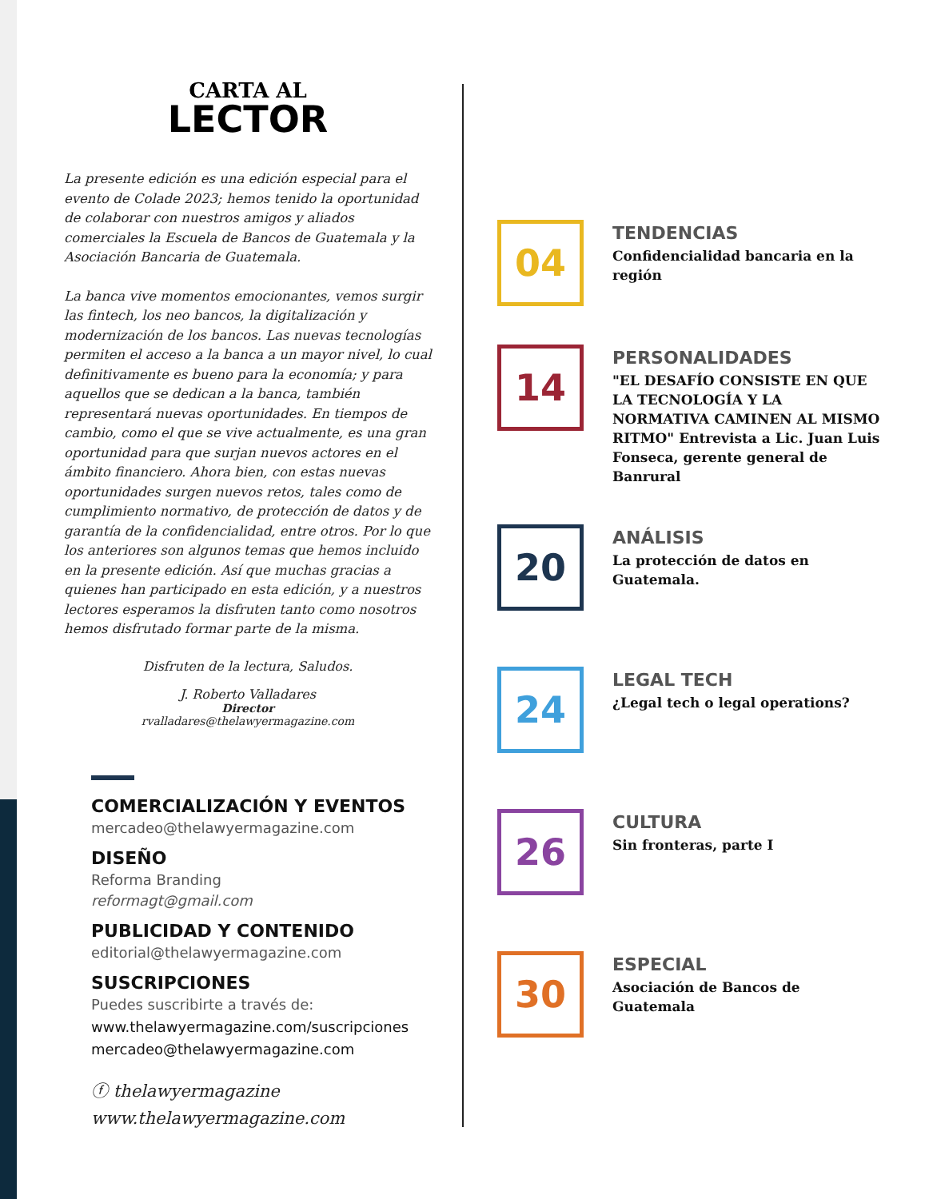CARTA AL
LECTOR
La presente edición es una edición especial para el evento de Colade 2023; hemos tenido la oportunidad de colaborar con nuestros amigos y aliados comerciales la Escuela de Bancos de Guatemala y la Asociación Bancaria de Guatemala.
La banca vive momentos emocionantes, vemos surgir las fintech, los neo bancos, la digitalización y modernización de los bancos. Las nuevas tecnologías permiten el acceso a la banca a un mayor nivel, lo cual definitivamente es bueno para la economía; y para aquellos que se dedican a la banca, también representará nuevas oportunidades. En tiempos de cambio, como el que se vive actualmente, es una gran oportunidad para que surjan nuevos actores en el ámbito financiero. Ahora bien, con estas nuevas oportunidades surgen nuevos retos, tales como de cumplimiento normativo, de protección de datos y de garantía de la confidencialidad, entre otros. Por lo que los anteriores son algunos temas que hemos incluido en la presente edición. Así que muchas gracias a quienes han participado en esta edición, y a nuestros lectores esperamos la disfruten tanto como nosotros hemos disfrutado formar parte de la misma.
Disfruten de la lectura, Saludos.
J. Roberto Valladares
Director
rvalladares@thelawyermagazine.com
COMERCIALIZACIÓN Y EVENTOS
mercadeo@thelawyermagazine.com
DISEÑO
Reforma Branding
reformagt@gmail.com
PUBLICIDAD Y CONTENIDO
editorial@thelawyermagazine.com
SUSCRIPCIONES
Puedes suscribirte a través de:
www.thelawyermagazine.com/suscripciones
mercadeo@thelawyermagazine.com
ⓕ thelawyermagazine
www.thelawyermagazine.com
04
TENDENCIAS
Confidencialidad bancaria en la región
14
PERSONALIDADES
"EL DESAFÍO CONSISTE EN QUE LA TECNOLOGÍA Y LA NORMATIVA CAMINEN AL MISMO RITMO" Entrevista a Lic. Juan Luis Fonseca, gerente general de Banrural
20
ANÁLISIS
La protección de datos en Guatemala.
24
LEGAL TECH
¿Legal tech o legal operations?
26
CULTURA
Sin fronteras, parte I
30
ESPECIAL
Asociación de Bancos de Guatemala